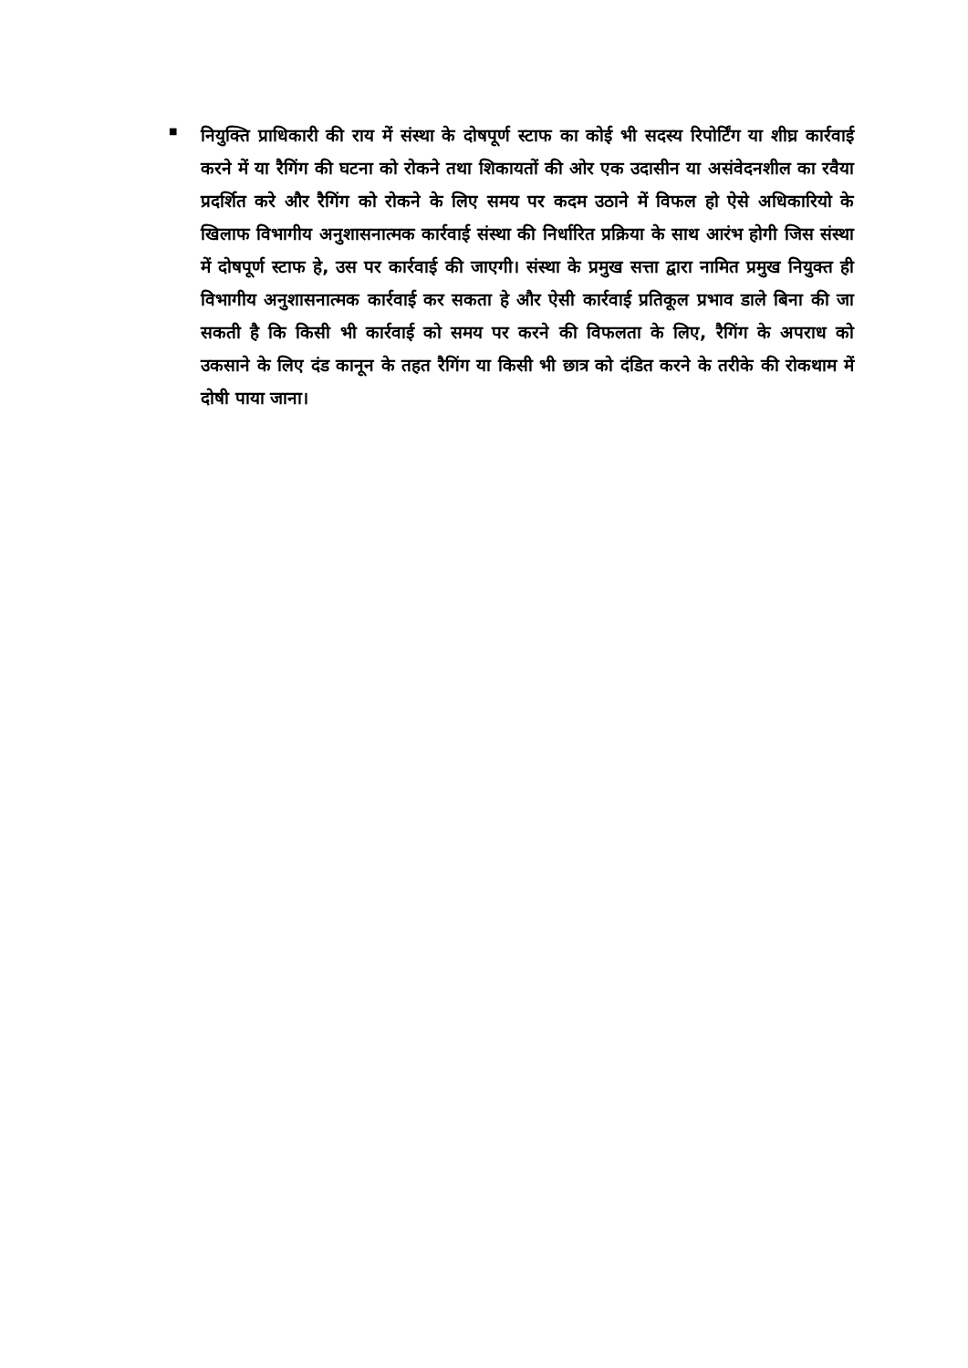■
नियुक्ति प्राधिकारी की राय में संस्था के दोषपूर्ण स्टाफ का कोई भी सदस्य रिपोर्टिंग या शीघ्र कार्रवाई करने में या रैगिंग की घटना को रोकने तथा शिकायतों की ओर एक उदासीन या असंवेदनशील का रवैया प्रदर्शित करे और रैगिंग को रोकने के लिए समय पर कदम उठाने में विफल हो ऐसे अधिकारियो के खिलाफ विभागीय अनुशासनात्मक कार्रवाई संस्था की निर्धारित प्रक्रिया के साथ आरंभ होगी जिस संस्था में दोषपूर्ण स्टाफ हे, उस पर कार्रवाई की जाएगी। संस्था के प्रमुख सत्ता द्वारा नामित प्रमुख नियुक्त ही विभागीय अनुशासनात्मक कार्रवाई कर सकता हे और ऐसी कार्रवाई प्रतिकूल प्रभाव डाले बिना की जा सकती है कि किसी भी कार्रवाई को समय पर करने की विफलता के लिए, रैगिंग के अपराध को उकसाने के लिए दंड कानून के तहत रैगिंग या किसी भी छात्र को दंडित करने के तरीके की रोकथाम में दोषी पाया जाना।